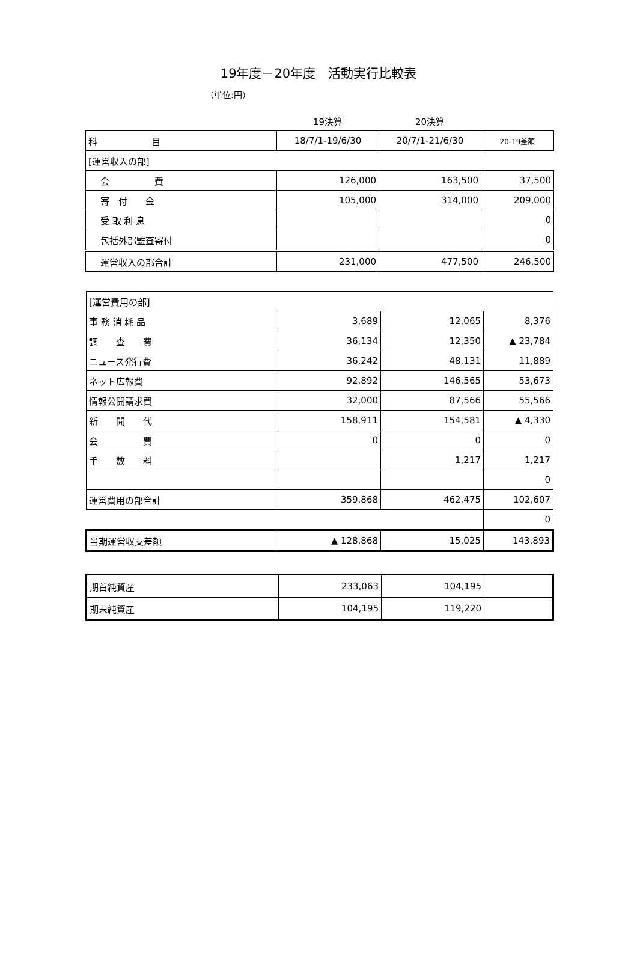19年度－20年度　活動実行比較表
（単位:円）
| | 19決算 | 20決算 | |
| 科 目 | 18/7/1-19/6/30 | 20/7/1-21/6/30 | 20-19差額 |
| [運営収入の部] | | | |
| 会 費 | 126,000 | 163,500 | 37,500 |
| 寄 付 金 | 105,000 | 314,000 | 209,000 |
| 受 取 利 息 | | | 0 |
| 包括外部監査寄付 | | | 0 |
| 運営収入の部合計 | 231,000 | 477,500 | 246,500 |
| [運営費用の部] | | | |
| 事 務 消 耗 品 | 3,689 | 12,065 | 8,376 |
| 調 査 費 | 36,134 | 12,350 | ▲ 23,784 |
| ニュース発行費 | 36,242 | 48,131 | 11,889 |
| ネット広報費 | 92,892 | 146,565 | 53,673 |
| 情報公開請求費 | 32,000 | 87,566 | 55,566 |
| 新 聞 代 | 158,911 | 154,581 | ▲ 4,330 |
| 会 費 | 0 | 0 | 0 |
| 手 数 料 | | 1,217 | 1,217 |
| | | | 0 |
| 運営費用の部合計 | 359,868 | 462,475 | 102,607 |
| | | | 0 |
| 当期運営収支差額 | ▲ 128,868 | 15,025 | 143,893 |
| 期首純資産 | 233,063 | 104,195 | |
| 期末純資産 | 104,195 | 119,220 | |